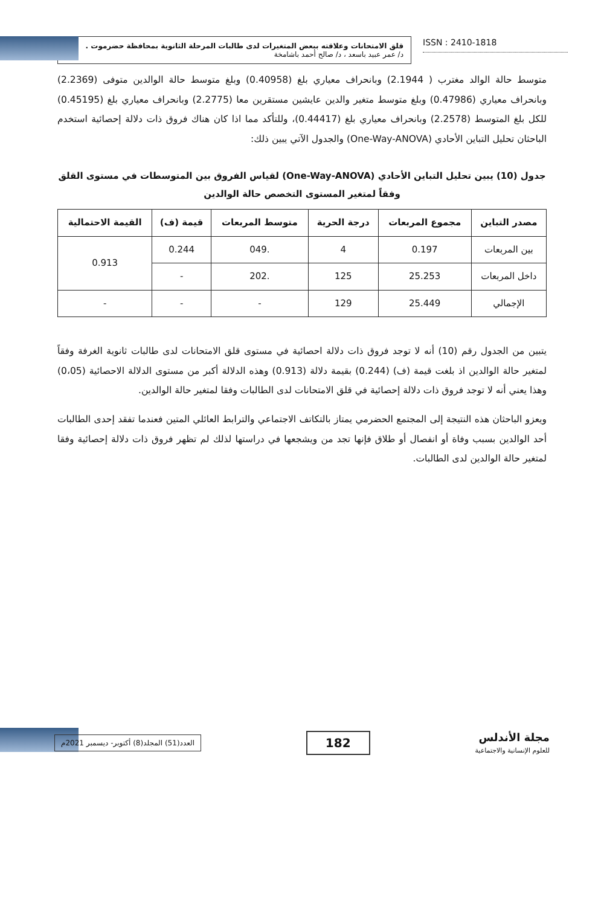قلق الامتحانات وعلاقته ببعض المتغيرات لدى طالبات المرحلة الثانوية بمحافظة حضرموت .
د/ عمر عبيد باسعد ، د/ صالح أحمد باشامخة
ISSN : 2410-1818
متوسط حالة الوالد مغترب ( 2.1944) وبانحراف معياري بلغ (0.40958) وبلغ متوسط حالة الوالدين متوفى (2.2369) وبانحراف معياري (0.47986) وبلغ متوسط متغير والدين عايشين مستقرين معا (2.2775) وبانحراف معياري بلغ (0.45195) للكل بلغ المتوسط (2.2578) وبانحراف معياري بلغ (0.44417)، وللتأكد مما اذا كان هناك فروق ذات دلالة إحصائية استخدم الباحثان تحليل التباين الأحادي (One-Way-ANOVA) والجدول الآتي يبين ذلك:
جدول (10) يبين تحليل التباين الأحادي (One-Way-ANOVA) لقياس الفروق بين المتوسطات في مستوى القلق وفقاً لمتغير المستوى التخصص حالة الوالدين
| مصدر التباين | مجموع المربعات | درجة الحرية | متوسط المربعات | قيمة (ف) | القيمة الاحتمالية |
| --- | --- | --- | --- | --- | --- |
| بين المربعات | 0.197 | 4 | .049 | 0.244 | 0.913 |
| داخل المربعات | 25.253 | 125 | .202 | - | |
| الإجمالي | 25.449 | 129 | - | - | - |
يتبين من الجدول رقم (10) أنه لا توجد فروق ذات دلالة احصائية في مستوى قلق الامتحانات لدى طالبات ثانوية الغرفة وفقاً لمتغير حالة الوالدين اذ بلغت قيمة (ف) (0.244) بقيمة دلالة (0.913) وهذه الدلالة أكبر من مستوى الدلالة الاحصائية (0،05) وهذا يعني أنه لا توجد فروق ذات دلالة إحصائية في قلق الامتحانات لدى الطالبات وفقا لمتغير حالة الوالدين.
ويعزو الباحثان هذه النتيجة إلى المجتمع الحضرمي يمتاز بالتكاتف الاجتماعي والترابط العائلي المتين فعندما تفقد إحدى الطالبات أحد الوالدين بسبب وفاة أو انفصال أو طلاق فإنها تجد من ويشجعها في دراستها لذلك لم تظهر فروق ذات دلالة إحصائية وفقا لمتغير حالة الوالدين لدى الطالبات.
العدد(51) المجلد(8) أكتوبر- ديسمبر 2021م
182
مجلة الأندلس
للعلوم الإنسانية والاجتماعية